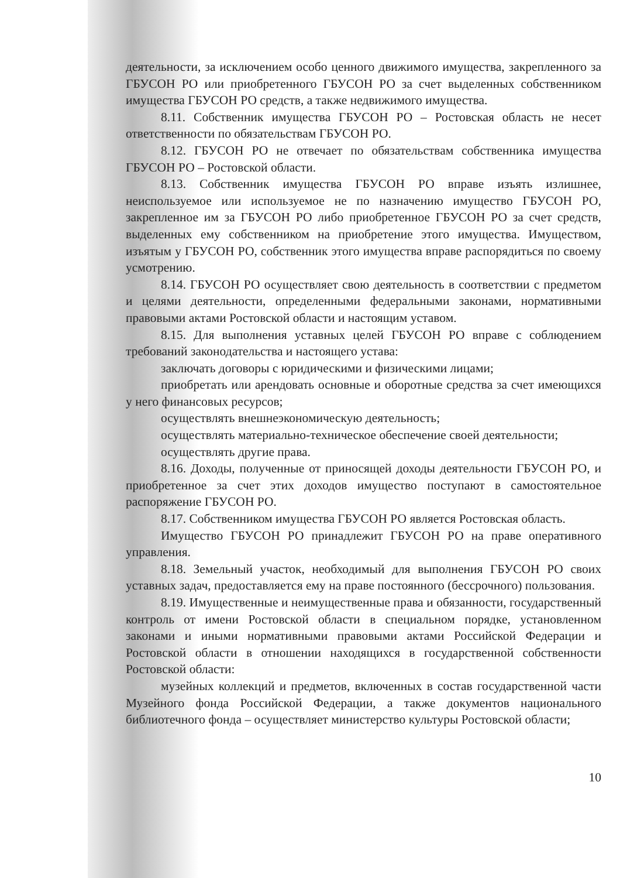деятельности, за исключением особо ценного движимого имущества, закрепленного за ГБУСОН РО или приобретенного ГБУСОН РО за счет выделенных собственником имущества ГБУСОН РО средств, а также недвижимого имущества.
8.11. Собственник имущества ГБУСОН РО – Ростовская область не несет ответственности по обязательствам ГБУСОН РО.
8.12. ГБУСОН РО не отвечает по обязательствам собственника имущества ГБУСОН РО – Ростовской области.
8.13. Собственник имущества ГБУСОН РО вправе изъять излишнее, неиспользуемое или используемое не по назначению имущество ГБУСОН РО, закрепленное им за ГБУСОН РО либо приобретенное ГБУСОН РО за счет средств, выделенных ему собственником на приобретение этого имущества. Имуществом, изъятым у ГБУСОН РО, собственник этого имущества вправе распорядиться по своему усмотрению.
8.14. ГБУСОН РО осуществляет свою деятельность в соответствии с предметом и целями деятельности, определенными федеральными законами, нормативными правовыми актами Ростовской области и настоящим уставом.
8.15. Для выполнения уставных целей ГБУСОН РО вправе с соблюдением требований законодательства и настоящего устава:
заключать договоры с юридическими и физическими лицами;
приобретать или арендовать основные и оборотные средства за счет имеющихся у него финансовых ресурсов;
осуществлять внешнеэкономическую деятельность;
осуществлять материально-техническое обеспечение своей деятельности;
осуществлять другие права.
8.16. Доходы, полученные от приносящей доходы деятельности ГБУСОН РО, и приобретенное за счет этих доходов имущество поступают в самостоятельное распоряжение ГБУСОН РО.
8.17. Собственником имущества ГБУСОН РО является Ростовская область.
Имущество ГБУСОН РО принадлежит ГБУСОН РО на праве оперативного управления.
8.18. Земельный участок, необходимый для выполнения ГБУСОН РО своих уставных задач, предоставляется ему на праве постоянного (бессрочного) пользования.
8.19. Имущественные и неимущественные права и обязанности, государственный контроль от имени Ростовской области в специальном порядке, установленном законами и иными нормативными правовыми актами Российской Федерации и Ростовской области в отношении находящихся в государственной собственности Ростовской области:
музейных коллекций и предметов, включенных в состав государственной части Музейного фонда Российской Федерации, а также документов национального библиотечного фонда – осуществляет министерство культуры Ростовской области;
10